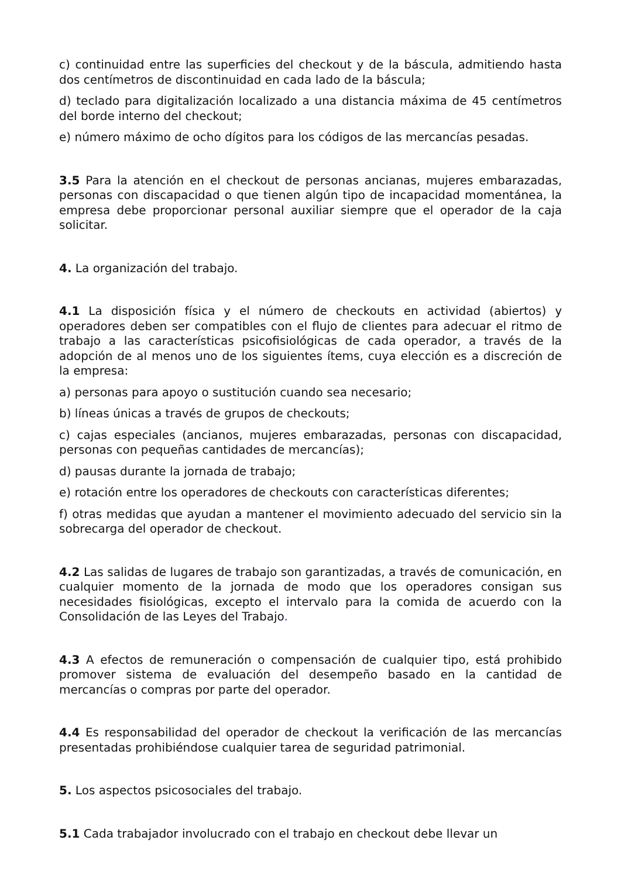c) continuidad entre las superficies del checkout y de la báscula, admitiendo hasta dos centímetros de discontinuidad en cada lado de la báscula;
d) teclado para digitalización localizado a una distancia máxima de 45 centímetros del borde interno del checkout;
e) número máximo de ocho dígitos para los códigos de las mercancías pesadas.
3.5 Para la atención en el checkout de personas ancianas, mujeres embarazadas, personas con discapacidad o que tienen algún tipo de incapacidad momentánea, la empresa debe proporcionar personal auxiliar siempre que el operador de la caja solicitar.
4. La organización del trabajo.
4.1 La disposición física y el número de checkouts en actividad (abiertos) y operadores deben ser compatibles con el flujo de clientes para adecuar el ritmo de trabajo a las características psicofisiológicas de cada operador, a través de la adopción de al menos uno de los siguientes ítems, cuya elección es a discreción de la empresa:
a) personas para apoyo o sustitución cuando sea necesario;
b) líneas únicas a través de grupos de checkouts;
c) cajas especiales (ancianos, mujeres embarazadas, personas con discapacidad, personas con pequeñas cantidades de mercancías);
d) pausas durante la jornada de trabajo;
e) rotación entre los operadores de checkouts con características diferentes;
f) otras medidas que ayudan a mantener el movimiento adecuado del servicio sin la sobrecarga del operador de checkout.
4.2 Las salidas de lugares de trabajo son garantizadas, a través de comunicación, en cualquier momento de la jornada de modo que los operadores consigan sus necesidades fisiológicas, excepto el intervalo para la comida de acuerdo con la Consolidación de las Leyes del Trabajo.
4.3 A efectos de remuneración o compensación de cualquier tipo, está prohibido promover sistema de evaluación del desempeño basado en la cantidad de mercancías o compras por parte del operador.
4.4 Es responsabilidad del operador de checkout la verificación de las mercancías presentadas prohibiéndose cualquier tarea de seguridad patrimonial.
5. Los aspectos psicosociales del trabajo.
5.1 Cada trabajador involucrado con el trabajo en checkout debe llevar un